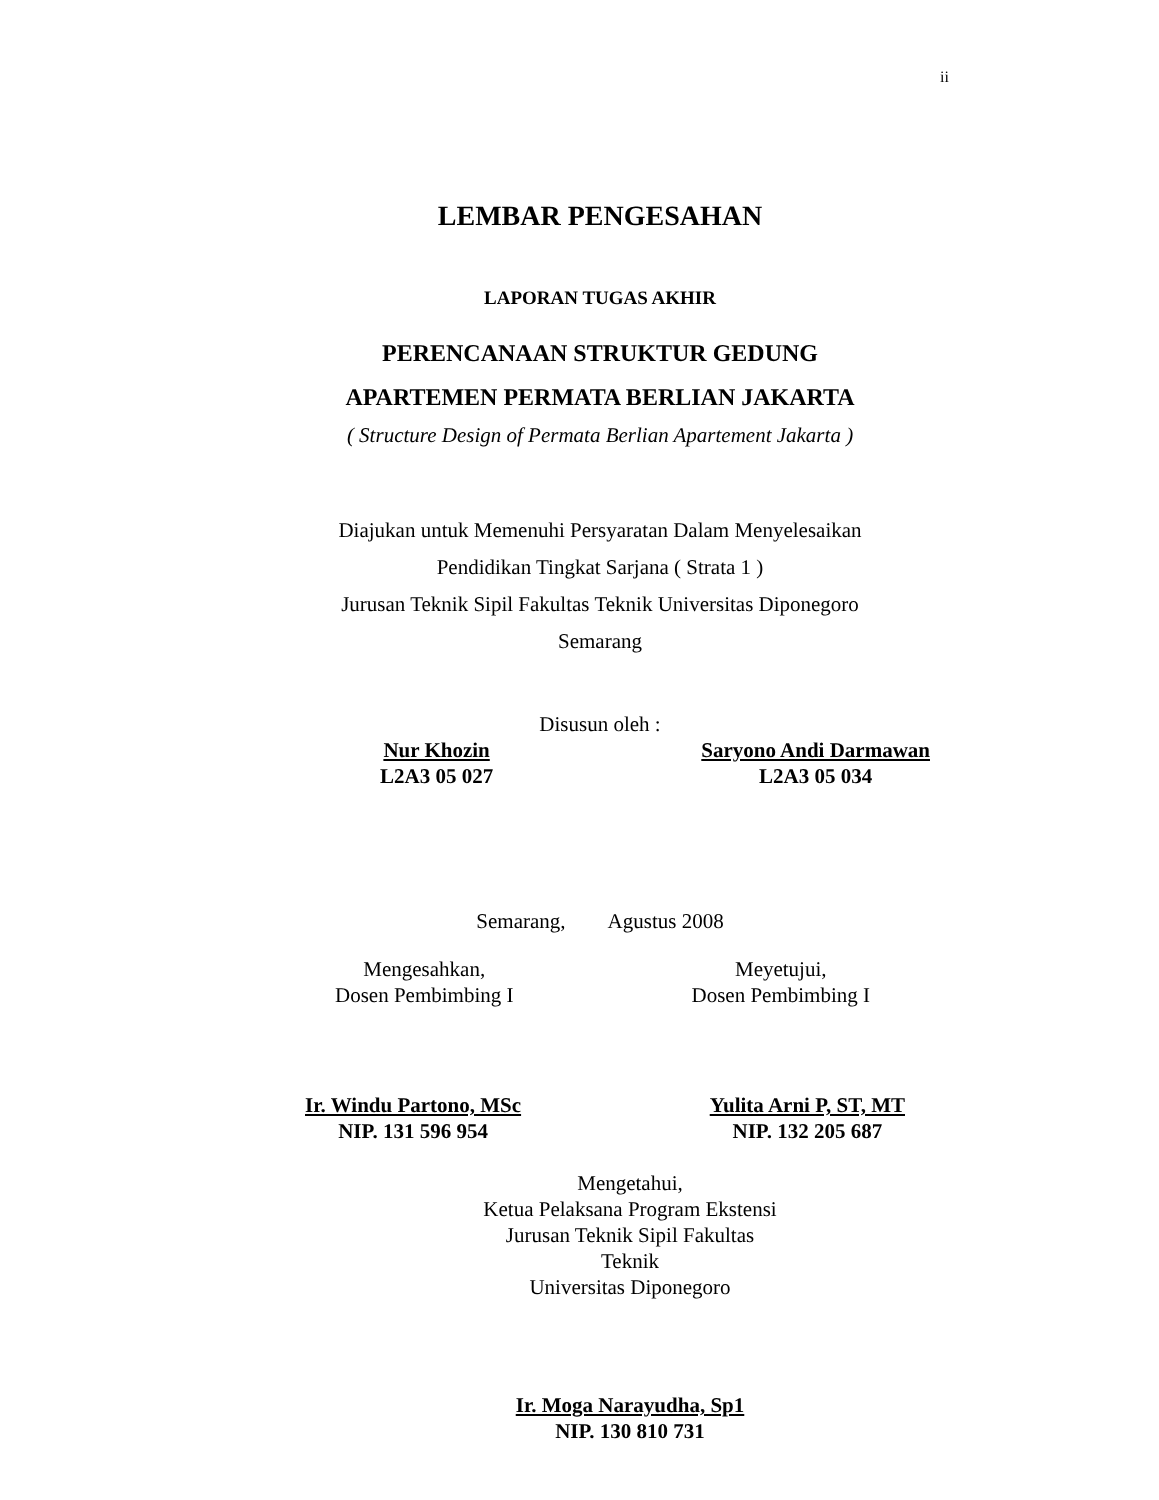ii
LEMBAR PENGESAHAN
LAPORAN TUGAS AKHIR
PERENCANAAN STRUKTUR GEDUNG
APARTEMEN PERMATA BERLIAN JAKARTA
( Structure Design of Permata Berlian Apartement Jakarta )
Diajukan untuk Memenuhi Persyaratan Dalam Menyelesaikan
Pendidikan Tingkat Sarjana ( Strata 1 )
Jurusan Teknik Sipil Fakultas Teknik Universitas Diponegoro
Semarang
Disusun oleh :
Nur Khozin
L2A3 05 027
Saryono Andi Darmawan
L2A3 05 034
Semarang, Agustus 2008
Mengesahkan,
Dosen Pembimbing I
Meyetujui,
Dosen Pembimbing I
Ir. Windu Partono, MSc
NIP. 131 596 954
Yulita Arni P, ST, MT
NIP. 132 205 687
Mengetahui,
Ketua Pelaksana Program Ekstensi
Jurusan Teknik Sipil Fakultas Teknik
Universitas Diponegoro
Ir. Moga Narayudha, Sp1
NIP. 130 810 731